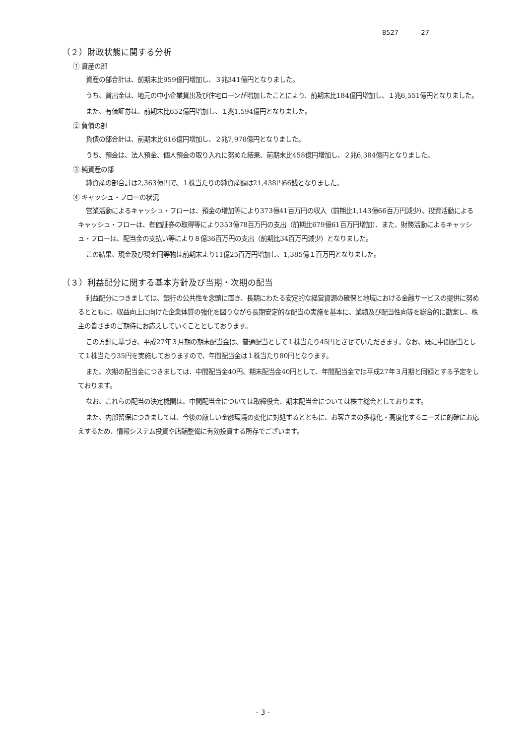8527 27
（２）財政状態に関する分析
① 資産の部
資産の部合計は、前期末比959億円増加し、３兆341億円となりました。
うち、貸出金は、地元の中小企業貸出及び住宅ローンが増加したことにより、前期末比184億円増加し、１兆6,551億円となりました。
また、有価証券は、前期末比652億円増加し、１兆1,594億円となりました。
② 負債の部
負債の部合計は、前期末比616億円増加し、２兆7,978億円となりました。
うち、預金は、法人預金、個人預金の取り入れに努めた結果、前期末比458億円増加し、２兆6,384億円となりました。
③ 純資産の部
純資産の部合計は2,363億円で、１株当たりの純資産額は21,438円66銭となりました。
④ キャッシュ・フローの状況
営業活動によるキャッシュ・フローは、預金の増加等により373億41百万円の収入（前期比1,143億66百万円減少）、投資活動によるキャッシュ・フローは、有価証券の取得等により353億78百万円の支出（前期比679億61百万円増加）、また、財務活動によるキャッシュ・フローは、配当金の支払い等により８億36百万円の支出（前期比34百万円減少）となりました。
この結果、現金及び現金同等物は前期末より11億25百万円増加し、1,385億１百万円となりました。
（３）利益配分に関する基本方針及び当期・次期の配当
利益配分につきましては、銀行の公共性を念頭に置き、長期にわたる安定的な経営資源の確保と地域における金融サービスの提供に努めるとともに、収益向上に向けた企業体質の強化を図りながら長期安定的な配当の実施を基本に、業績及び配当性向等を総合的に勘案し、株主の皆さまのご期待にお応えしていくこととしております。
この方針に基づき、平成27年３月期の期末配当金は、普通配当として１株当たり45円とさせていただきます。なお、既に中間配当として１株当たり35円を実施しておりますので、年間配当金は１株当たり80円となります。
また、次期の配当金につきましては、中間配当金40円、期末配当金40円として、年間配当金では平成27年３月期と同額とする予定をしております。
なお、これらの配当の決定機関は、中間配当金については取締役会、期末配当金については株主総会としております。
また、内部留保につきましては、今後の厳しい金融環境の変化に対処するとともに、お客さまの多様化・高度化するニーズに的確にお応えするため、情報システム投資や店舗整備に有効投資する所存でございます。
- 3 -